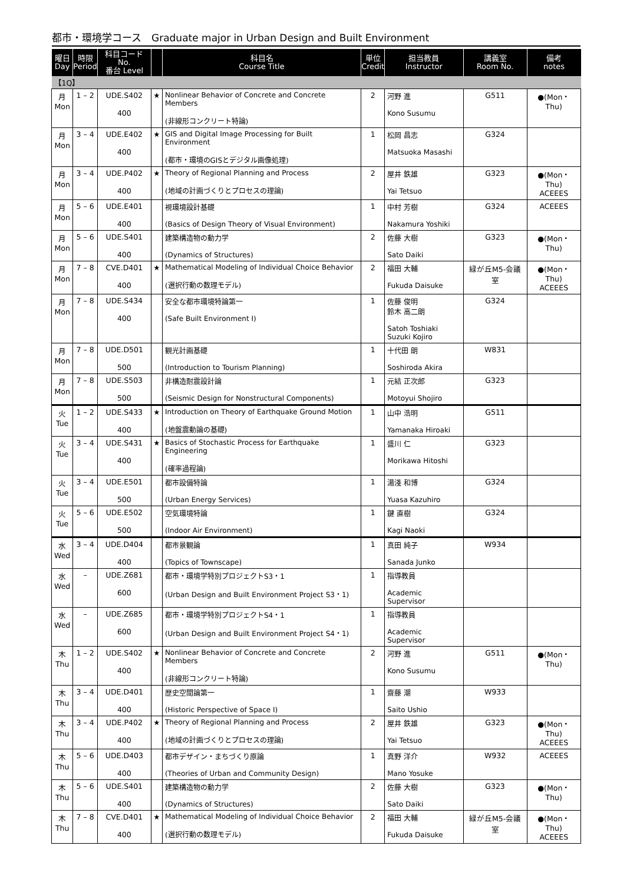都市・環境学コース　Graduate major in Urban Design and Built Environment
| 曜日 Day | 時限 Period | 科目コード No. 番台 Level | | 科目名 Course Title | 単位 Credit | 担当教員 Instructor | 講義室 Room No. | 備考 notes |
| --- | --- | --- | --- | --- | --- | --- | --- | --- |
| 【1Q】 | | | | | | | | |
| 月 Mon | 1 – 2 | UDE.S402 400 | ★ | Nonlinear Behavior of Concrete and Concrete Members (非線形コンクリート特論) | 2 | 河野 進 Kono Susumu | G511 | ●(Mon・Thu) |
| 月 Mon | 3 – 4 | UDE.E402 400 | ★ | GIS and Digital Image Processing for Built Environment (都市・環境のGISとデジタル画像処理) | 1 | 松岡 昌志 Matsuoka Masashi | G324 | |
| 月 Mon | 3 – 4 | UDE.P402 400 | ★ | Theory of Regional Planning and Process (地域の計画づくりとプロセスの理論) | 2 | 屋井 鉄雄 Yai Tetsuo | G323 | ●(Mon・Thu) ACEEES |
| 月 Mon | 5 – 6 | UDE.E401 400 | | 視環境設計基礎 (Basics of Design Theory of Visual Environment) | 1 | 中村 芳樹 Nakamura Yoshiki | G324 | ACEEES |
| 月 Mon | 5 – 6 | UDE.S401 400 | | 建築構造物の動力学 (Dynamics of Structures) | 2 | 佐藤 大樹 Sato Daiki | G323 | ●(Mon・Thu) |
| 月 Mon | 7 – 8 | CVE.D401 400 | ★ | Mathematical Modeling of Individual Choice Behavior (選択行動の数理モデル) | 2 | 福田 大輔 Fukuda Daisuke | 緑が丘M5-会議室 | ●(Mon・Thu) ACEEES |
| 月 Mon | 7 – 8 | UDE.S434 400 | | 安全な都市環境特論第一 (Safe Built Environment I) | 1 | 佐藤 俊明 鈴木 高二朗 Satoh Toshiaki Suzuki Kojiro | G324 | |
| 月 Mon | 7 – 8 | UDE.D501 500 | | 観光計画基礎 (Introduction to Tourism Planning) | 1 | 十代田 朗 Soshiroda Akira | W831 | |
| 月 Mon | 7 – 8 | UDE.S503 500 | | 非構造耐震設計論 (Seismic Design for Nonstructural Components) | 1 | 元結 正次郎 Motoyui Shojiro | G323 | |
| 火 Tue | 1 – 2 | UDE.S433 400 | ★ | Introduction on Theory of Earthquake Ground Motion (地盤震動論の基礎) | 1 | 山中 浩明 Yamanaka Hiroaki | G511 | |
| 火 Tue | 3 – 4 | UDE.S431 400 | ★ | Basics of Stochastic Process for Earthquake Engineering (確率過程論) | 1 | 盛川 仁 Morikawa Hitoshi | G323 | |
| 火 Tue | 3 – 4 | UDE.E501 500 | | 都市設備特論 (Urban Energy Services) | 1 | 湯淺 和博 Yuasa Kazuhiro | G324 | |
| 火 Tue | 5 – 6 | UDE.E502 500 | | 空気環境特論 (Indoor Air Environment) | 1 | 鍵 直樹 Kagi Naoki | G324 | |
| 水 Wed | 3 – 4 | UDE.D404 400 | | 都市景観論 (Topics of Townscape) | 1 | 真田 純子 Sanada Junko | W934 | |
| 水 Wed | – | UDE.Z681 600 | | 都市・環境学特別プロジェクトS3・1 (Urban Design and Built Environment Project S3・1) | 1 | 指導教員 Academic Supervisor | | |
| 水 Wed | – | UDE.Z685 600 | | 都市・環境学特別プロジェクトS4・1 (Urban Design and Built Environment Project S4・1) | 1 | 指導教員 Academic Supervisor | | |
| 木 Thu | 1 – 2 | UDE.S402 400 | ★ | Nonlinear Behavior of Concrete and Concrete Members (非線形コンクリート特論) | 2 | 河野 進 Kono Susumu | G511 | ●(Mon・Thu) |
| 木 Thu | 3 – 4 | UDE.D401 400 | | 歴史空間論第一 (Historic Perspective of Space I) | 1 | 齋藤 潮 Saito Ushio | W933 | |
| 木 Thu | 3 – 4 | UDE.P402 400 | ★ | Theory of Regional Planning and Process (地域の計画づくりとプロセスの理論) | 2 | 屋井 鉄雄 Yai Tetsuo | G323 | ●(Mon・Thu) ACEEES |
| 木 Thu | 5 – 6 | UDE.D403 400 | | 都市デザイン・まちづくり原論 (Theories of Urban and Community Design) | 1 | 真野 洋介 Mano Yosuke | W932 | ACEEES |
| 木 Thu | 5 – 6 | UDE.S401 400 | | 建築構造物の動力学 (Dynamics of Structures) | 2 | 佐藤 大樹 Sato Daiki | G323 | ●(Mon・Thu) |
| 木 Thu | 7 – 8 | CVE.D401 400 | ★ | Mathematical Modeling of Individual Choice Behavior (選択行動の数理モデル) | 2 | 福田 大輔 Fukuda Daisuke | 緑が丘M5-会議室 | ●(Mon・Thu) ACEEES |